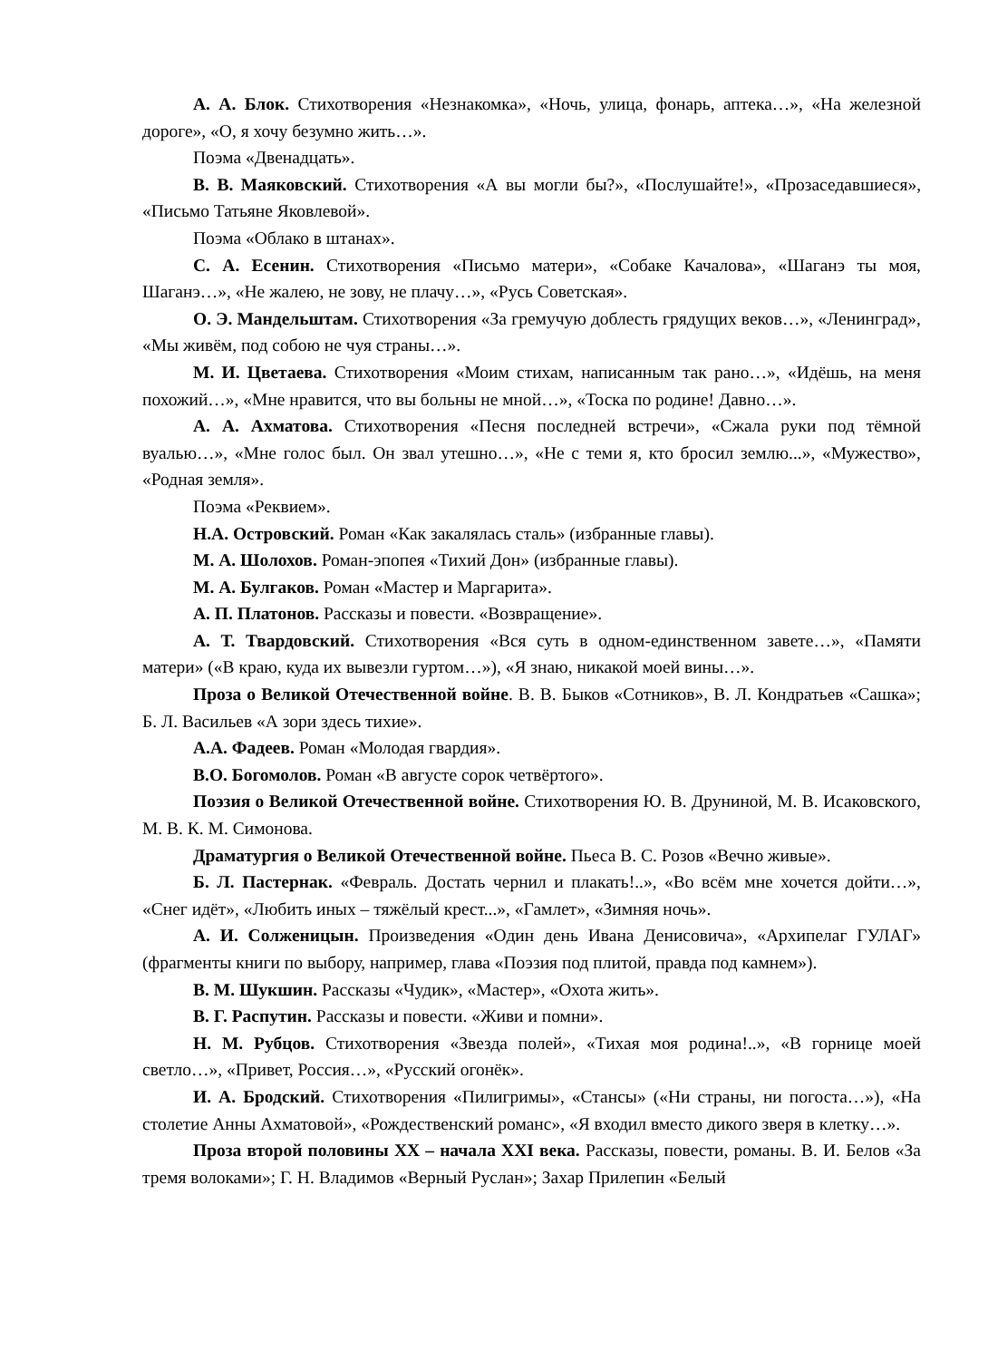А. А. Блок. Стихотворения «Незнакомка», «Ночь, улица, фонарь, аптека…», «На железной дороге», «О, я хочу безумно жить…».
Поэма «Двенадцать».
В. В. Маяковский. Стихотворения «А вы могли бы?», «Послушайте!», «Прозаседавшиеся», «Письмо Татьяне Яковлевой».
Поэма «Облако в штанах».
С. А. Есенин. Стихотворения «Письмо матери», «Собаке Качалова», «Шаганэ ты моя, Шаганэ…», «Не жалею, не зову, не плачу…», «Русь Советская».
О. Э. Мандельштам. Стихотворения «За гремучую доблесть грядущих веков…», «Ленинград», «Мы живём, под собою не чуя страны…».
М. И. Цветаева. Стихотворения «Моим стихам, написанным так рано…», «Идёшь, на меня похожий…», «Мне нравится, что вы больны не мной…», «Тоска по родине! Давно…».
А. А. Ахматова. Стихотворения «Песня последней встречи», «Сжала руки под тёмной вуалью…», «Мне голос был. Он звал утешно…», «Не с теми я, кто бросил землю...», «Мужество», «Родная земля».
Поэма «Реквием».
Н.А. Островский. Роман «Как закалялась сталь» (избранные главы).
М. А. Шолохов. Роман-эпопея «Тихий Дон» (избранные главы).
М. А. Булгаков. Роман «Мастер и Маргарита».
А. П. Платонов. Рассказы и повести. «Возвращение».
А. Т. Твардовский. Стихотворения «Вся суть в одном-единственном завете…», «Памяти матери» («В краю, куда их вывезли гуртом…»), «Я знаю, никакой моей вины…».
Проза о Великой Отечественной войне. В. В. Быков «Сотников», В. Л. Кондратьев «Сашка»; Б. Л. Васильев «А зори здесь тихие».
А.А. Фадеев. Роман «Молодая гвардия».
В.О. Богомолов. Роман «В августе сорок четвёртого».
Поэзия о Великой Отечественной войне. Стихотворения Ю. В. Друниной, М. В. Исаковского, М. В. К. М. Симонова.
Драматургия о Великой Отечественной войне. Пьеса В. С. Розов «Вечно живые».
Б. Л. Пастернак. «Февраль. Достать чернил и плакать!..», «Во всём мне хочется дойти…», «Снег идёт», «Любить иных – тяжёлый крест...», «Гамлет», «Зимняя ночь».
А. И. Солженицын. Произведения «Один день Ивана Денисовича», «Архипелаг ГУЛАГ» (фрагменты книги по выбору, например, глава «Поэзия под плитой, правда под камнем»).
В. М. Шукшин. Рассказы «Чудик», «Мастер», «Охота жить».
В. Г. Распутин. Рассказы и повести. «Живи и помни».
Н. М. Рубцов. Стихотворения «Звезда полей», «Тихая моя родина!..», «В горнице моей светло…», «Привет, Россия…», «Русский огонёк».
И. А. Бродский. Стихотворения «Пилигримы», «Стансы» («Ни страны, ни погоста…»), «На столетие Анны Ахматовой», «Рождественский романс», «Я входил вместо дикого зверя в клетку…».
Проза второй половины XX – начала XXI века. Рассказы, повести, романы. В. И. Белов «За тремя волоками»; Г. Н. Владимов «Верный Руслан»; Захар Прилепин «Белый